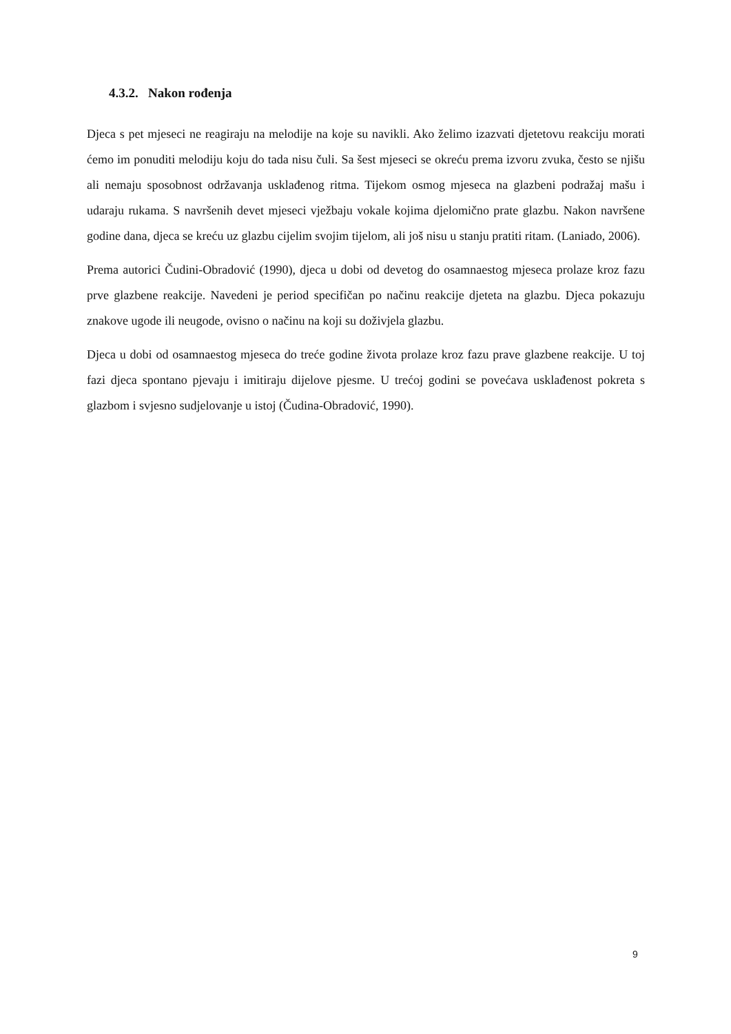4.3.2. Nakon rođenja
Djeca s pet mjeseci ne reagiraju na melodije na koje su navikli. Ako želimo izazvati djetetovu reakciju morati ćemo im ponuditi melodiju koju do tada nisu čuli. Sa šest mjeseci se okreću prema izvoru zvuka, često se njišu ali nemaju sposobnost održavanja usklađenog ritma. Tijekom osmog mjeseca na glazbeni podražaj mašu i udaraju rukama. S navršenih devet mjeseci vježbaju vokale kojima djelomično prate glazbu. Nakon navršene godine dana, djeca se kreću uz glazbu cijelim svojim tijelom, ali još nisu u stanju pratiti ritam. (Laniado, 2006).
Prema autorici Čudini-Obradović (1990), djeca u dobi od devetog do osamnaestog mjeseca prolaze kroz fazu prve glazbene reakcije. Navedeni je period specifičan po načinu reakcije djeteta na glazbu. Djeca pokazuju znakove ugode ili neugode, ovisno o načinu na koji su doživjela glazbu.
Djeca u dobi od osamnaestog mjeseca do treće godine života prolaze kroz fazu prave glazbene reakcije. U toj fazi djeca spontano pjevaju i imitiraju dijelove pjesme. U trećoj godini se povećava usklađenost pokreta s glazbom i svjesno sudjelovanje u istoj (Čudina-Obradović, 1990).
9